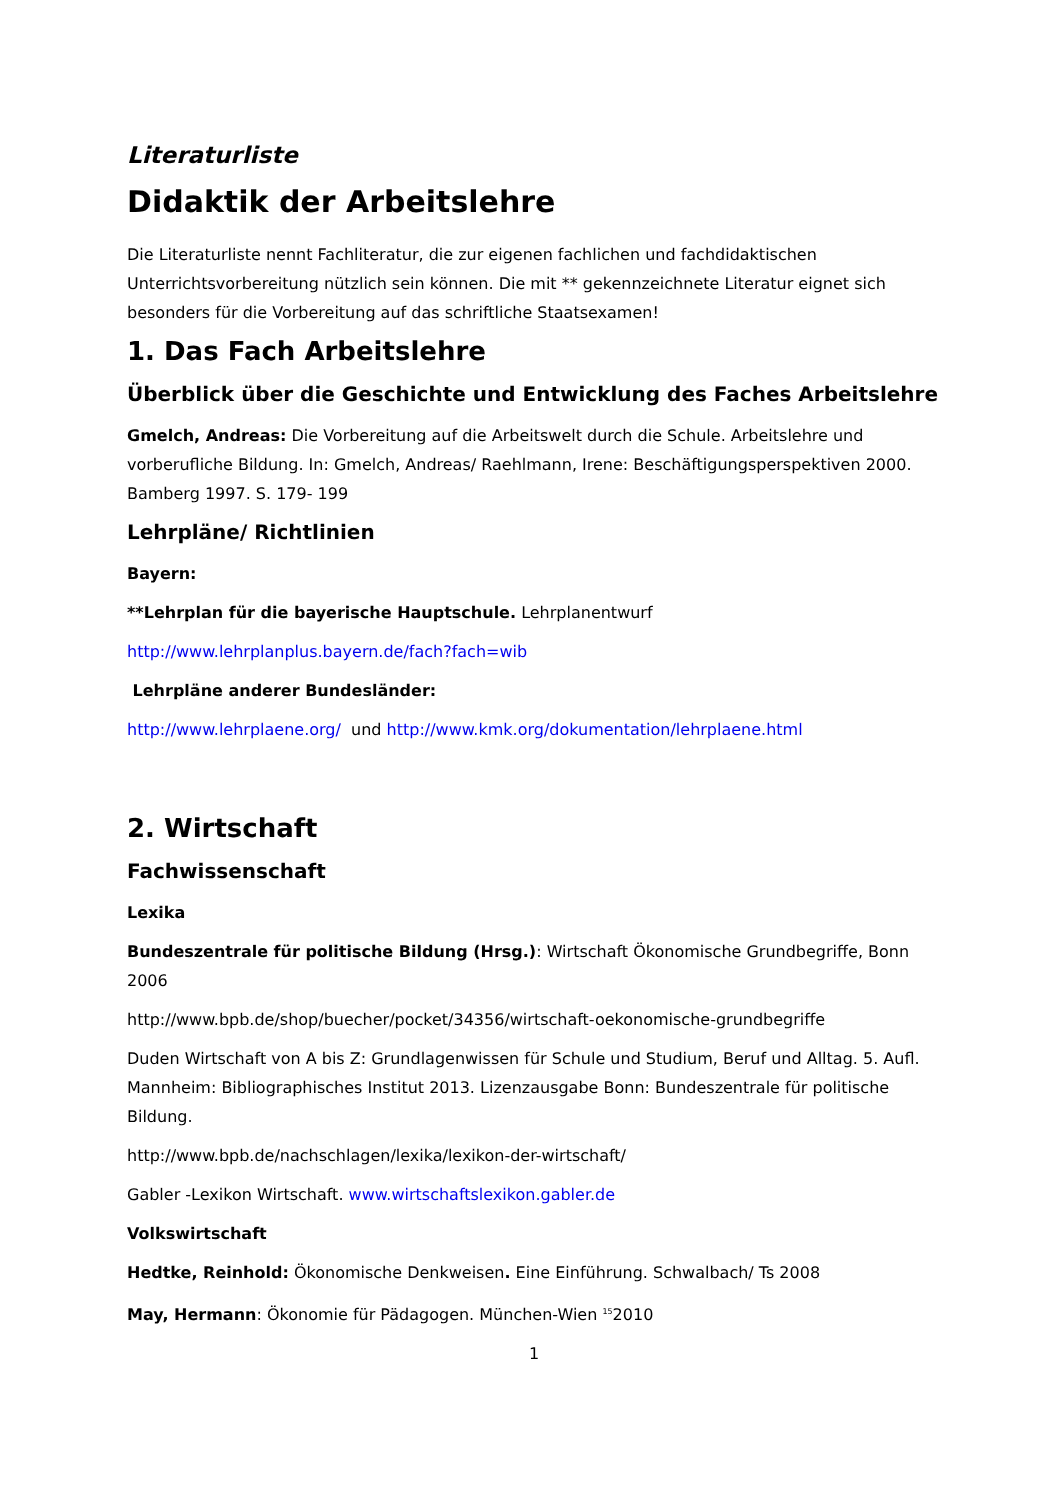Literaturliste
Didaktik der Arbeitslehre
Die Literaturliste nennt Fachliteratur, die zur eigenen fachlichen und fachdidaktischen Unterrichtsvorbereitung nützlich sein können. Die mit ** gekennzeichnete Literatur eignet sich besonders für die Vorbereitung auf das schriftliche Staatsexamen!
1. Das Fach Arbeitslehre
Überblick über die Geschichte und Entwicklung des Faches Arbeitslehre
Gmelch, Andreas: Die Vorbereitung auf die Arbeitswelt durch die Schule. Arbeitslehre und vorberufliche Bildung. In: Gmelch, Andreas/ Raehlmann, Irene: Beschäftigungsperspektiven 2000. Bamberg 1997. S. 179- 199
Lehrpläne/ Richtlinien
Bayern:
**Lehrplan für die bayerische Hauptschule. Lehrplanentwurf
http://www.lehrplanplus.bayern.de/fach?fach=wib
Lehrpläne anderer Bundesländer:
http://www.lehrplaene.org/ und http://www.kmk.org/dokumentation/lehrplaene.html
2. Wirtschaft
Fachwissenschaft
Lexika
Bundeszentrale für politische Bildung (Hrsg.): Wirtschaft Ökonomische Grundbegriffe, Bonn 2006
http://www.bpb.de/shop/buecher/pocket/34356/wirtschaft-oekonomische-grundbegriffe
Duden Wirtschaft von A bis Z: Grundlagenwissen für Schule und Studium, Beruf und Alltag. 5. Aufl. Mannheim: Bibliographisches Institut 2013. Lizenzausgabe Bonn: Bundeszentrale für politische Bildung.
http://www.bpb.de/nachschlagen/lexika/lexikon-der-wirtschaft/
Gabler -Lexikon Wirtschaft. www.wirtschaftslexikon.gabler.de
Volkswirtschaft
Hedtke, Reinhold: Ökonomische Denkweisen. Eine Einführung. Schwalbach/ Ts 2008
May, Hermann: Ökonomie für Pädagogen. München-Wien <sup>15</sup>2010
1